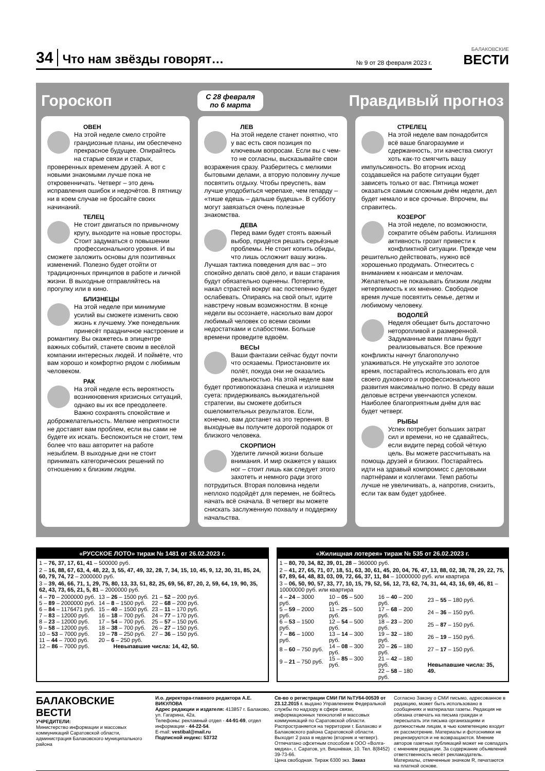34 Что нам звёзды говорят… № 9 от 28 февраля 2023 г.
БАЛАКОВСКИЕ
ВЕСТИ
Гороскоп С 28 февраля
по 6 марта Правдивый прогноз
ОВЕН
На этой неделе смело стройте грандиозные планы, им обеспечено прекрасное будущее. Опирайтесь на старые связи и старых, проверенных временем друзей. А вот с новыми знакомыми лучше пока не откровенничать. Четверг – это день исправления ошибок и недочётов. В пятницу ни в коем случае не бросайте своих начинаний.
ТЕЛЕЦ
Не стоит двигаться по привычному кругу, выходите на новые просторы. Стоит задуматься о повышении профессионального уровня. И вы сможете заложить основы для позитивных изменений. Полезно будет отойти от традиционных принципов в работе и личной жизни. В выходные отправляйтесь на прогулку или в кино.
БЛИЗНЕЦЫ
На этой неделе при минимуме усилий вы сможете изменить свою жизнь к лучшему. Уже понедельник принесёт праздничное настроение и романтику. Вы окажетесь в эпицентре важных событий, станете своим в весёлой компании интересных людей. И поймёте, что вам хорошо и комфортно рядом с любимым человеком.
РАК
На этой неделе есть вероятность возникновения кризисных ситуаций, однако вы их все преодолеете. Важно сохранять спокойствие и доброжелательность. Мелкие неприятности не доставят вам проблем, если вы сами не будете их искать. Беспокоиться не стоит, тем более что ваш авторитет на работе незыблем. В выходные дни не стоит принимать категорических решений по отношению к близким людям.
ЛЕВ
На этой неделе станет понятно, что у вас есть своя позиция по ключевым вопросам. Если вы с чем-то не согласны, высказывайте свои возражения сразу. Разберитесь с мелкими бытовыми делами, а вторую половину лучше посвятить отдыху. Чтобы преуспеть, вам лучше уподобиться черепахе, чем гепарду – «тише едешь – дальше будешь». В субботу могут завязаться очень полезные знакомства.
ДЕВА
Перед вами будет стоять важный выбор, придётся решать серьёзные проблемы. Не стоит копить обиды, что лишь осложнит вашу жизнь. Лучшая тактика поведения для вас – это спокойно делать своё дело, и ваши старания будут обязательно оценены. Потерпите, накал страстей вокруг вас постепенно будет ослабевать. Опираясь на свой опыт, идите навстречу новым возможностям. В конце недели вы осознаете, насколько вам дорог любимый человек со всеми своими недостатками и слабостями. Больше времени проведите вдвоём.
ВЕСЫ
Ваши фантазии сейчас будут почти что осязаемы. Приостановите их полёт, покуда они не оказались реальностью. На этой неделе вам будет противопоказана спешка и излишняя суета: придерживаясь выжидательной стратегии, вы сможете добиться ошеломительных результатов. Если, конечно, вам достанет на это терпения. В выходные вы получите дорогой подарок от близкого человека.
СКОРПИОН
Уделите личной жизни больше внимания. И мир окажется у ваших ног – стоит лишь как следует этого захотеть и немного ради этого потрудиться. Вторая половина недели неплохо подойдёт для перемен, не бойтесь начать всё сначала. В четверг вы можете снискать заслуженную похвалу и поддержку начальства.
СТРЕЛЕЦ
На этой неделе вам понадобится всё ваше благоразумие и сдержанность, эти качества смогут хоть как-то смягчить вашу импульсивность. Во вторник исход создавшейся на работе ситуации будет зависеть только от вас. Пятница может оказаться самым сложным днём недели, дел будет немало и все срочные. Впрочем, вы справитесь.
КОЗЕРОГ
На этой неделе, по возможности, сократите объём работы. Излишняя активность грозит привести к конфликтной ситуации. Прежде чем решительно действовать, нужно всё хорошенько продумать. Отнеситесь с вниманием к нюансам и мелочам. Желательно не показывать близким людям нетерпимость к их мнению. Свободное время лучше посвятить семье, детям и любимому человеку.
ВОДОЛЕЙ
Неделя обещает быть достаточно неторопливой и размеренной. Задуманные вами планы будут реализовываться. Все прежние конфликты начнут благополучно улаживаться. Не упускайте это золотое время, постарайтесь использовать его для своего духовного и профессионального развития максимально полно. В среду ваши деловые встречи увенчаются успехом. Наиболее благоприятным днём для вас будет четверг.
РЫБЫ
Успех потребует больших затрат сил и времени, но не сдавайтесь, если видите перед собой чёткую цель. Вы можете рассчитывать на помощь друзей и близких. Постарайтесь идти на здравый компромисс с деловыми партнёрами и коллегами. Темп работы лучше не увеличивать, а, напротив, снизить, если так вам будет удобнее.
«РУССКОЕ ЛОТО» тираж № 1481 от 26.02.2023 г.
1 – 76, 37, 17, 61, 41 – 500000 руб.
2 – 16, 88, 67, 63, 4, 48, 22, 3, 55, 47, 49, 32, 28, 7, 34, 15, 10, 45, 9, 12, 30, 31, 85, 24, 60, 79, 74, 72 – 2000000 руб.
3 – 39, 46, 66, 71, 1, 29, 75, 80, 13, 33, 51, 82, 25, 69, 56, 87, 20, 2, 59, 64, 19, 90, 35, 62, 43, 73, 65, 21, 5, 81 – 2000000 руб.
| 4 – 70 – 2000000 руб. | 13 – 26 – 1500 руб. | 21 – 52 – 200 руб. |
| 5 – 89 – 2000000 руб. | 14 – 8 – 1500 руб. | 22 – 68 – 200 руб. |
| 6 – 84 – 1176471 руб. | 15 – 40 – 1500 руб. | 23 – 11 – 170 руб. |
| 7 – 83 – 12000 руб. | 16 – 18 – 700 руб. | 24 – 77 – 170 руб. |
| 8 – 23 – 12000 руб. | 17 – 54 – 700 руб. | 25 – 57 – 150 руб. |
| 9 – 58 – 12000 руб. | 18 – 38 – 700 руб. | 26 – 27 – 150 руб. |
| 10 – 53 – 7000 руб. | 19 – 78 – 250 руб. | 27 – 36 – 150 руб. |
| 11 – 44 – 7000 руб. | 20 – 6 – 250 руб. | |
| 12 – 86 – 7000 руб. | Невыпавшие числа: 14, 42, 50. | |
«Жилищная лотерея» тираж № 535 от 26.02.2023 г.
1 – 80, 70, 34, 82, 39, 01, 28 – 360000 руб.
2 – 41, 27, 65, 71, 07, 18, 51, 63, 30, 61, 45, 20, 04, 76, 47, 13, 88, 02, 38, 78, 29, 22, 75, 67, 89, 64, 48, 83, 03, 09, 72, 66, 37, 11, 84 – 10000000 руб. или квартира
3 – 06, 50, 90, 57, 33, 77, 10, 15, 79, 52, 56, 12, 73, 62, 74, 31, 44, 43, 16, 69, 46, 81 – 10000000 руб. или квартира
| 4 – 24 – 3000 руб. | 10 – 05 – 500 руб. | 16 – 40 – 200 руб. | 23 – 55 – 180 руб. |
| 5 – 59 – 2000 руб. | 11 – 25 – 500 руб. | 17 – 68 – 200 руб. | 24 – 36 – 150 руб. |
| 6 – 53 – 1500 руб. | 12 – 54 – 500 руб. | 18 – 23 – 200 руб. | 25 – 87 – 150 руб. |
| 7 – 86 – 1000 руб. | 13 – 14 – 300 руб. | 19 – 32 – 180 руб. | 26 – 19 – 150 руб. |
| 8 – 60 – 750 руб. | 14 – 08 – 300 руб. | 20 – 26 – 180 руб. | 27 – 17 – 150 руб. |
| 9 – 21 – 750 руб. | 15 – 85 – 300 руб. | 21 – 42 – 180 руб. | Невыпавшие числа: 35, 49. |
| | | 22 – 58 – 180 руб. | |
БАЛАКОВСКИЕ ВЕСТИ
УЧРЕДИТЕЛИ:
Министерство информации и массовых коммуникаций Саратовской области, администрация Балаковского муниципального района
И.о. директора-главного редактора А.Е. ВИКУЛОВА
Адрес редакции и издателя: 413857 г. Балаково, ул. Гагарина, 42а.
Телефоны: рекламный отдел - 44-91-69, отдел информации - 44-22-54.
E-mail: vestibal@mail.ru
Подписной индекс: 53732
Св-во о регистрации СМИ ПИ №ТУ64-00539 от 23.12.2015 г. выдано Управлением Федеральной службы по надзору в сфере связи, информационных технологий и массовых коммуникаций по Саратовской области.
Распространяется на территории г. Балаково и Балаковского района Саратовской области.
Выходит 2 раза в неделю (вторник и четверг).
Отпечатано офсетным способом в ООО «Волга-медиа», г. Саратов, ул. Вишнёвая, 10. Тел. 8(8452) 39-73-66.
Цена свободная. Тираж 6300 экз. Заказ
Согласно Закону о СМИ письмо, адресованное в редакцию, может быть использовано в сообщениях и материалах газеты. Редакция не обязана отвечать на письма граждан и пересылать эти письма организациям и должностным лицам, в чью компетенцию входит их рассмотрение. Материалы и фотоснимки не рецензируются и не возвращаются. Мнение авторов газетных публикаций может не совпадать с мнением редакции. За содержание объявлений ответственность несёт рекламодатель. Материалы, отмеченные значком R, печатаются на платной основе.